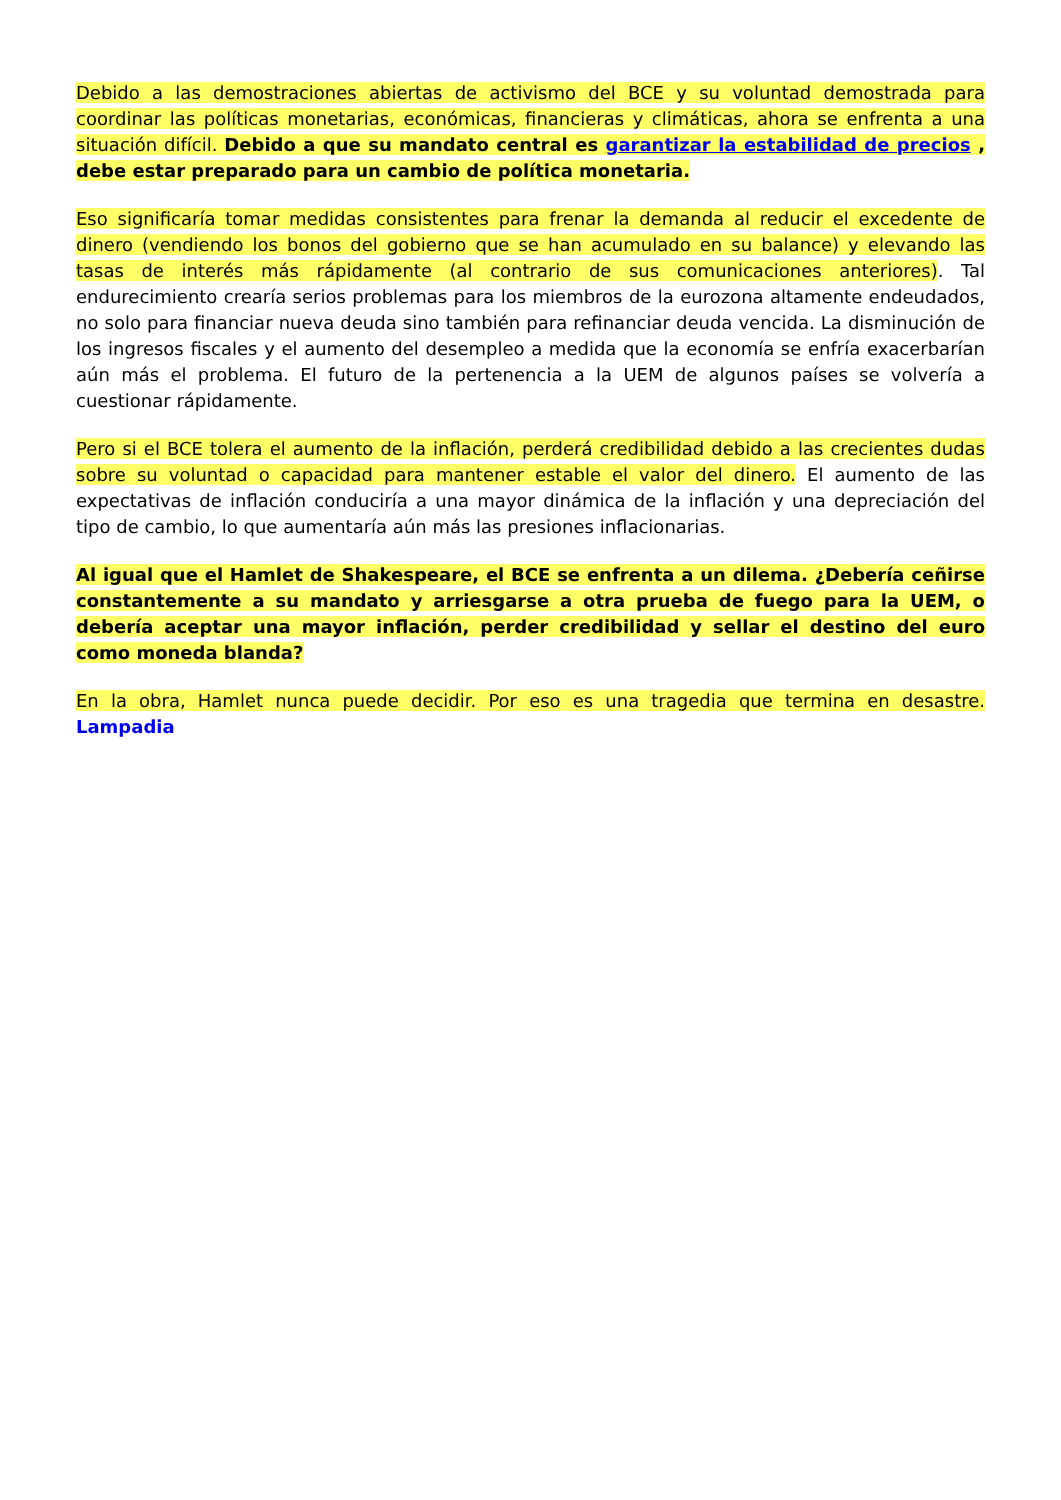Debido a las demostraciones abiertas de activismo del BCE y su voluntad demostrada para coordinar las políticas monetarias, económicas, financieras y climáticas, ahora se enfrenta a una situación difícil. Debido a que su mandato central es garantizar la estabilidad de precios , debe estar preparado para un cambio de política monetaria.
Eso significaría tomar medidas consistentes para frenar la demanda al reducir el excedente de dinero (vendiendo los bonos del gobierno que se han acumulado en su balance) y elevando las tasas de interés más rápidamente (al contrario de sus comunicaciones anteriores). Tal endurecimiento crearía serios problemas para los miembros de la eurozona altamente endeudados, no solo para financiar nueva deuda sino también para refinanciar deuda vencida. La disminución de los ingresos fiscales y el aumento del desempleo a medida que la economía se enfría exacerbarían aún más el problema. El futuro de la pertenencia a la UEM de algunos países se volvería a cuestionar rápidamente.
Pero si el BCE tolera el aumento de la inflación, perderá credibilidad debido a las crecientes dudas sobre su voluntad o capacidad para mantener estable el valor del dinero. El aumento de las expectativas de inflación conduciría a una mayor dinámica de la inflación y una depreciación del tipo de cambio, lo que aumentaría aún más las presiones inflacionarias.
Al igual que el Hamlet de Shakespeare, el BCE se enfrenta a un dilema. ¿Debería ceñirse constantemente a su mandato y arriesgarse a otra prueba de fuego para la UEM, o debería aceptar una mayor inflación, perder credibilidad y sellar el destino del euro como moneda blanda?
En la obra, Hamlet nunca puede decidir. Por eso es una tragedia que termina en desastre. Lampadia